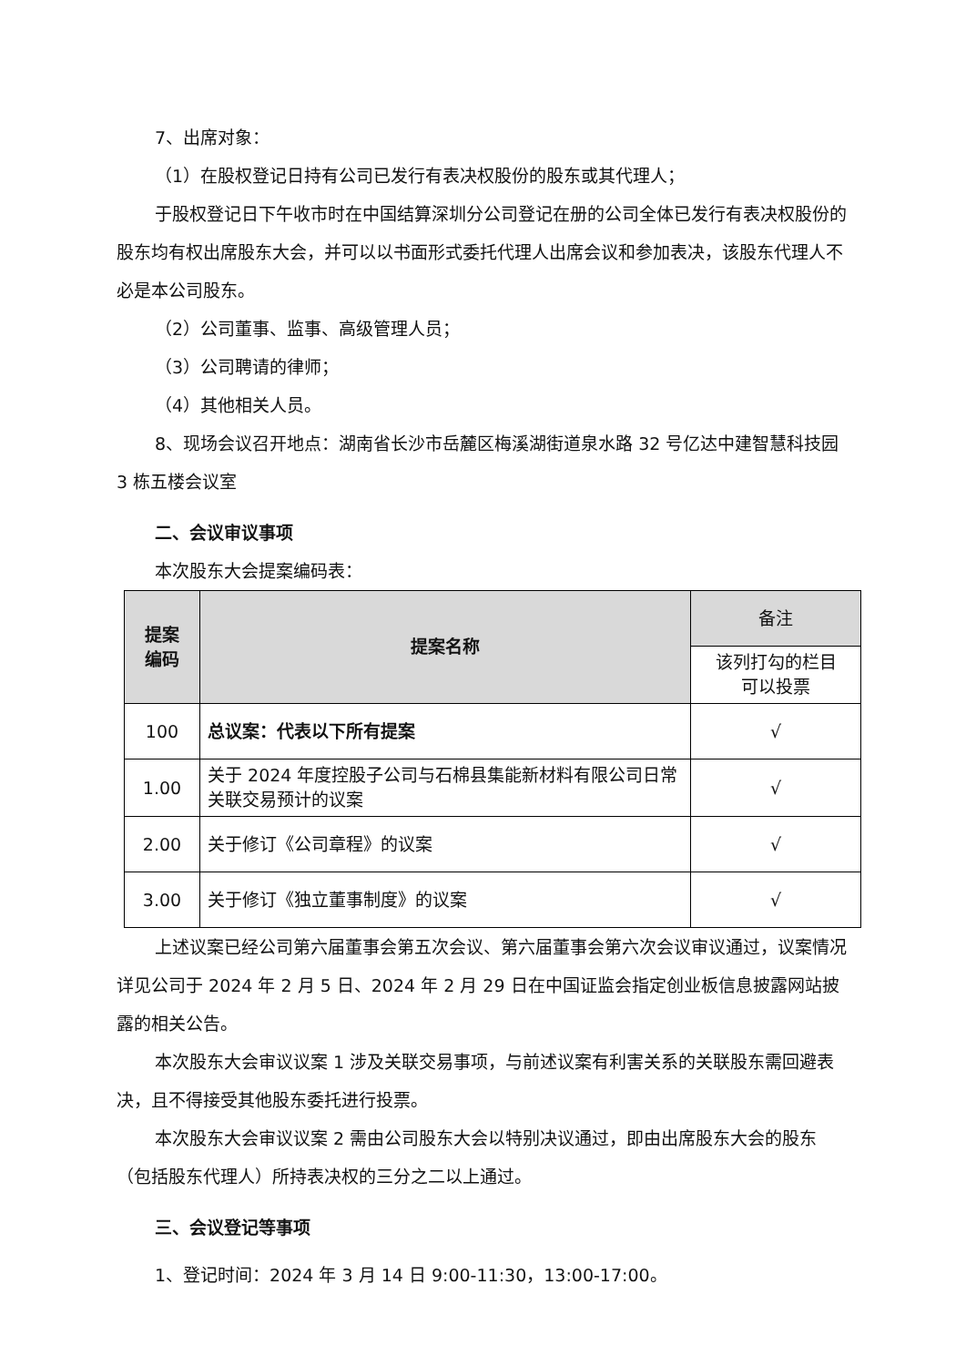7、出席对象：
（1）在股权登记日持有公司已发行有表决权股份的股东或其代理人；
于股权登记日下午收市时在中国结算深圳分公司登记在册的公司全体已发行有表决权股份的股东均有权出席股东大会，并可以以书面形式委托代理人出席会议和参加表决，该股东代理人不必是本公司股东。
（2）公司董事、监事、高级管理人员；
（3）公司聘请的律师；
（4）其他相关人员。
8、现场会议召开地点：湖南省长沙市岳麓区梅溪湖街道泉水路 32 号亿达中建智慧科技园 3 栋五楼会议室
二、会议审议事项
本次股东大会提案编码表：
| 提案 编码 | 提案名称 | 备注 |
| --- | --- | --- |
| | | 该列打勾的栏目 可以投票 |
| 100 | 总议案：代表以下所有提案 | √ |
| 1.00 | 关于 2024 年度控股子公司与石棉县集能新材料有限公司日常关联交易预计的议案 | √ |
| 2.00 | 关于修订《公司章程》的议案 | √ |
| 3.00 | 关于修订《独立董事制度》的议案 | √ |
上述议案已经公司第六届董事会第五次会议、第六届董事会第六次会议审议通过，议案情况详见公司于 2024 年 2 月 5 日、2024 年 2 月 29 日在中国证监会指定创业板信息披露网站披露的相关公告。
本次股东大会审议议案 1 涉及关联交易事项，与前述议案有利害关系的关联股东需回避表决，且不得接受其他股东委托进行投票。
本次股东大会审议议案 2 需由公司股东大会以特别决议通过，即由出席股东大会的股东（包括股东代理人）所持表决权的三分之二以上通过。
三、会议登记等事项
1、登记时间：2024 年 3 月 14 日 9:00-11:30，13:00-17:00。